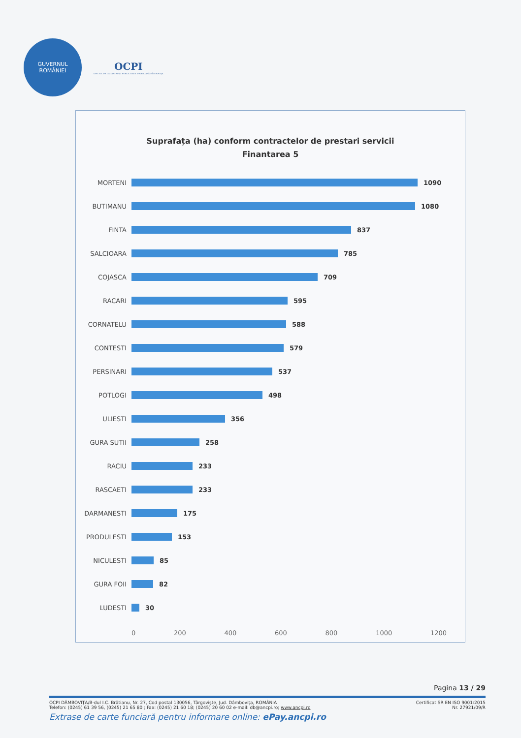GUVERNUL
ROMÂNIEI
OCPI
OFICIUL DE CADASTRU ȘI PUBLICITATE IMOBILIARĂ DÂMBOVIȚA
Suprafața (ha) conform contractelor de prestari servicii
Finantarea 5
MORTENI 1090
BUTIMANU 1080
FINTA 837
SALCIOARA 785
COJASCA 709
RACARI 595
CORNATELU 588
CONTESTI 579
PERSINARI 537
POTLOGI 498
ULIESTI 356
GURA SUTII 258
RACIU 233
RASCAETI 233
DARMANESTI 175
PRODULESTI 153
NICULESTI 85
GURA FOII 82
LUDESTI 30
0 200 400 600 800 1000 1200
Pagina 13 / 29
OCPI DÂMBOVIȚA/B-dul I.C. Brătianu, Nr. 27, Cod postal 130056, Târgoviște, Jud. Dâmbovița, ROMÂNIA Certificat SR EN ISO 9001:2015
Telefon: (0245) 61 39 56, (0245) 21 65 80 ; Fax: (0245) 21 60 18; (0245) 20 60 02 e-mail: db@ancpi.ro; www.ancpi.ro Nr. 27921/09/R
Extrase de carte funciară pentru informare online: ePay.ancpi.ro